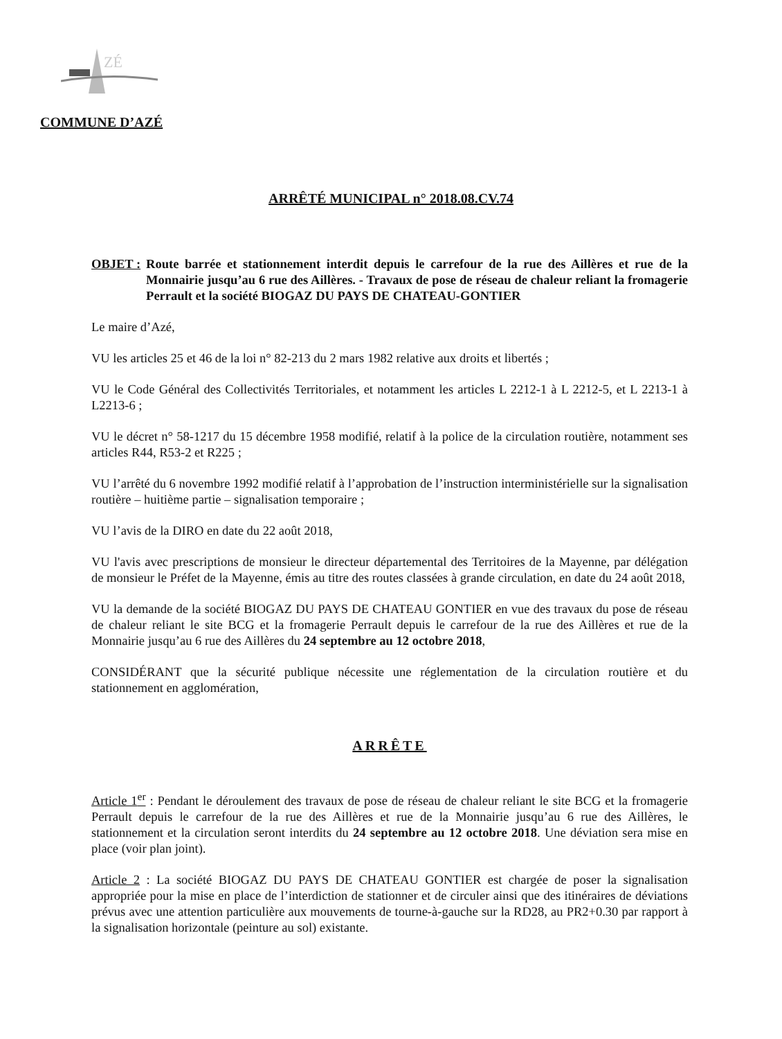ZÉ
COMMUNE D’AZÉ
ARRÊTÉ MUNICIPAL n° 2018.08.CV.74
OBJET : Route barrée et stationnement interdit depuis le carrefour de la rue des Aillères et rue de la Monnairie jusqu’au 6 rue des Aillères. - Travaux de pose de réseau de chaleur reliant la fromagerie Perrault et la société BIOGAZ DU PAYS DE CHATEAU-GONTIER
Le maire d’Azé,
VU les articles 25 et 46 de la loi n° 82-213 du 2 mars 1982 relative aux droits et libertés ;
VU le Code Général des Collectivités Territoriales, et notamment les articles L 2212-1 à L 2212-5, et L 2213-1 à L2213-6 ;
VU le décret n° 58-1217 du 15 décembre 1958 modifié, relatif à la police de la circulation routière, notamment ses articles R44, R53-2 et R225 ;
VU l’arrêté du 6 novembre 1992 modifié relatif à l’approbation de l’instruction interministérielle sur la signalisation routière – huitième partie – signalisation temporaire ;
VU l’avis de la DIRO en date du 22 août 2018,
VU l'avis avec prescriptions de monsieur le directeur départemental des Territoires de la Mayenne, par délégation de monsieur le Préfet de la Mayenne, émis au titre des routes classées à grande circulation, en date du 24 août 2018,
VU la demande de la société BIOGAZ DU PAYS DE CHATEAU GONTIER en vue des travaux du pose de réseau de chaleur reliant le site BCG et la fromagerie Perrault depuis le carrefour de la rue des Aillères et rue de la Monnairie jusqu’au 6 rue des Aillères du 24 septembre au 12 octobre 2018,
CONSIDÉRANT que la sécurité publique nécessite une réglementation de la circulation routière et du stationnement en agglomération,
ARRÊTE
Article 1<sup>er</sup> : Pendant le déroulement des travaux de pose de réseau de chaleur reliant le site BCG et la fromagerie Perrault depuis le carrefour de la rue des Aillères et rue de la Monnairie jusqu’au 6 rue des Aillères, le stationnement et la circulation seront interdits du 24 septembre au 12 octobre 2018. Une déviation sera mise en place (voir plan joint).
Article 2 : La société BIOGAZ DU PAYS DE CHATEAU GONTIER est chargée de poser la signalisation appropriée pour la mise en place de l’interdiction de stationner et de circuler ainsi que des itinéraires de déviations prévus avec une attention particulière aux mouvements de tourne-à-gauche sur la RD28, au PR2+0.30 par rapport à la signalisation horizontale (peinture au sol) existante.